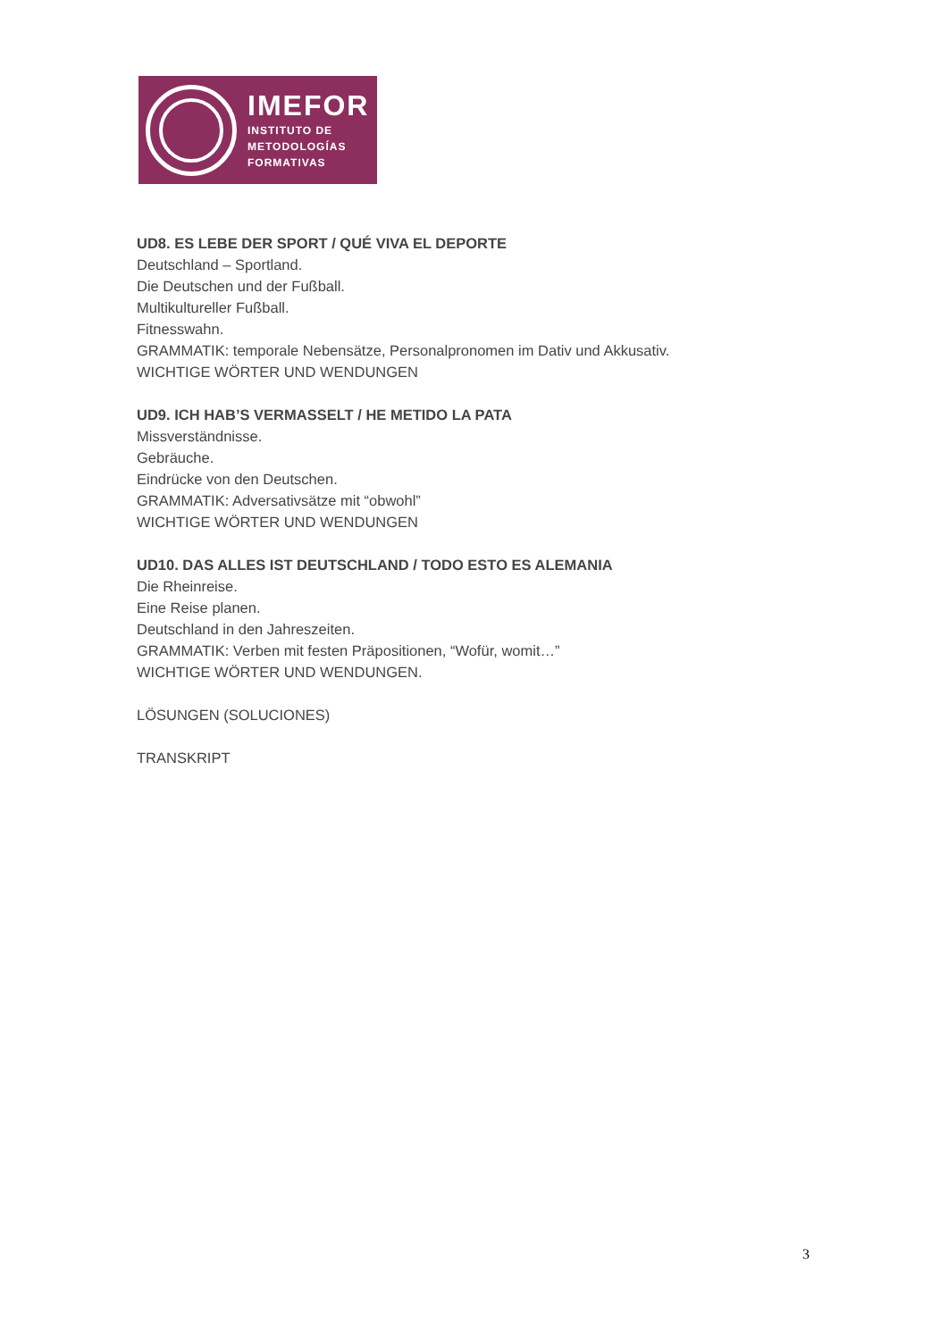IMEFOR
INSTITUTO DE
METODOLOGÍAS
FORMATIVAS
UD8. ES LEBE DER SPORT / QUÉ VIVA EL DEPORTE
Deutschland – Sportland.
Die Deutschen und der Fußball.
Multikultureller Fußball.
Fitnesswahn.
GRAMMATIK: temporale Nebensätze, Personalpronomen im Dativ und Akkusativ.
WICHTIGE WÖRTER UND WENDUNGEN
UD9. ICH HAB’S VERMASSELT / HE METIDO LA PATA
Missverständnisse.
Gebräuche.
Eindrücke von den Deutschen.
GRAMMATIK: Adversativsätze mit “obwohl”
WICHTIGE WÖRTER UND WENDUNGEN
UD10. DAS ALLES IST DEUTSCHLAND / TODO ESTO ES ALEMANIA
Die Rheinreise.
Eine Reise planen.
Deutschland in den Jahreszeiten.
GRAMMATIK: Verben mit festen Präpositionen, “Wofür, womit…”
WICHTIGE WÖRTER UND WENDUNGEN.
LÖSUNGEN (SOLUCIONES)
TRANSKRIPT
3